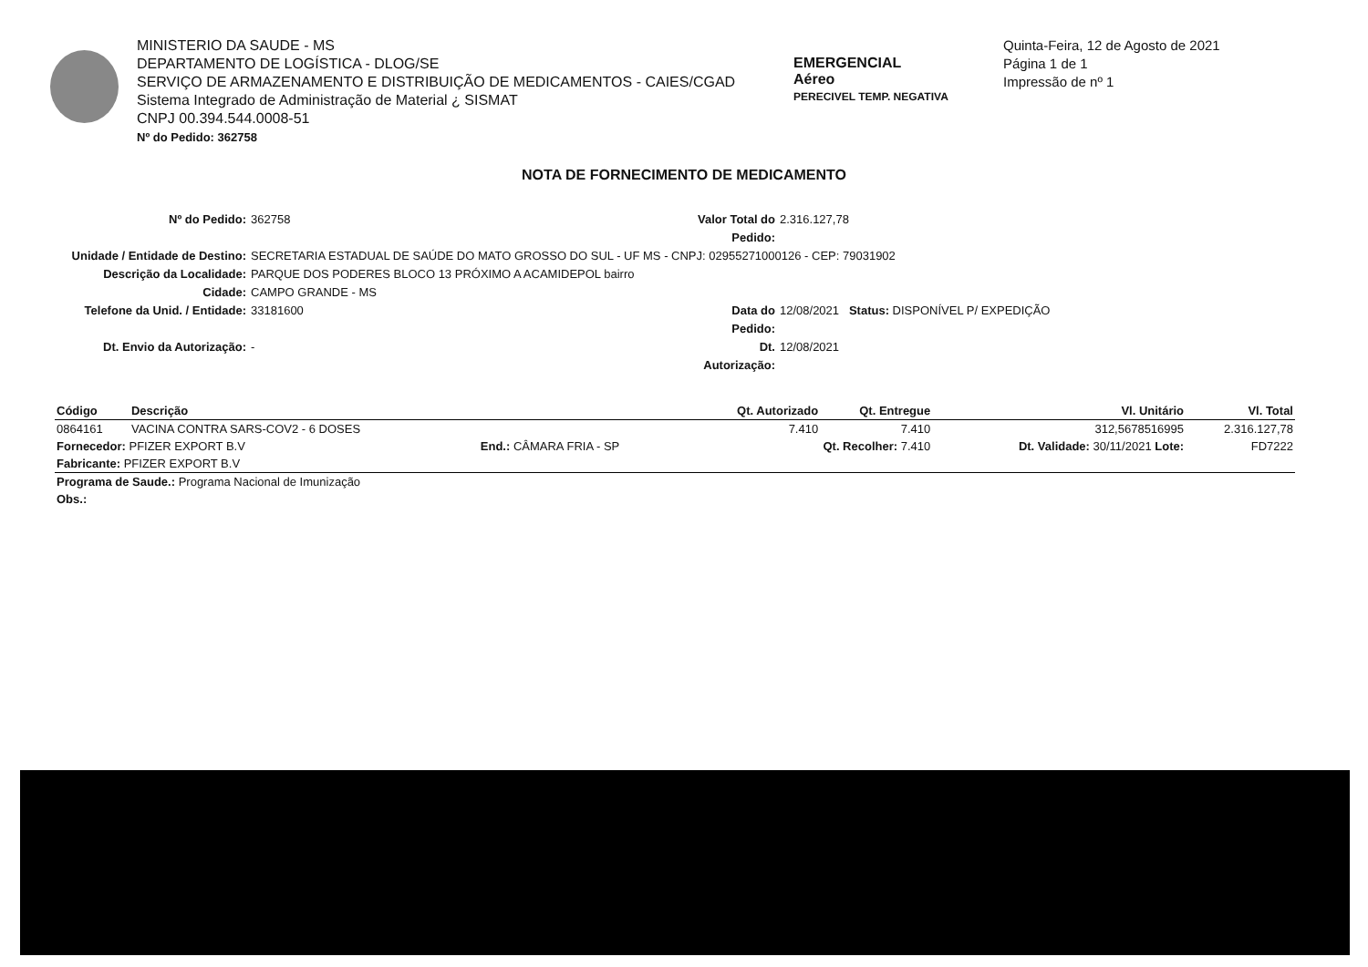MINISTERIO DA SAUDE - MS
DEPARTAMENTO DE LOGÍSTICA - DLOG/SE
SERVIÇO DE ARMAZENAMENTO E DISTRIBUIÇÃO DE MEDICAMENTOS - CAIES/CGAD
Sistema Integrado de Administração de Material ¿ SISMAT
CNPJ 00.394.544.0008-51
Nº do Pedido: 362758
EMERGENCIAL
Aéreo
PERECIVEL TEMP. NEGATIVA
Quinta-Feira, 12 de Agosto de 2021
Página 1 de 1
Impressão de nº 1
NOTA DE FORNECIMENTO DE MEDICAMENTO
Nº do Pedido:
362758
Valor Total do Pedido:
2.316.127,78
Unidade / Entidade de Destino:
SECRETARIA ESTADUAL DE SAÚDE DO MATO GROSSO DO SUL - UF MS - CNPJ: 02955271000126 - CEP: 79031902
Descrição da Localidade:
PARQUE DOS PODERES BLOCO 13 PRÓXIMO A ACAMIDEPOL bairro
Cidade:
CAMPO GRANDE - MS
Telefone da Unid. / Entidade:
33181600
Data do Pedido:
12/08/2021 Status: DISPONÍVEL P/ EXPEDIÇÃO
Dt. Envio da Autorização:
-
Dt. Autorização:
12/08/2021
| Código | Descrição | | Qt. Autorizado | Qt. Entregue | Vl. Unitário | Vl. Total |
| --- | --- | --- | --- | --- | --- | --- |
| 0864161 | VACINA CONTRA SARS-COV2 - 6 DOSES | | 7.410 | 7.410 | 312,5678516995 | 2.316.127,78 |
| Fornecedor: PFIZER EXPORT B.V | | End.: CÂMARA FRIA - SP | Qt. Recolher: 7.410 | | Dt. Validade: 30/11/2021 Lote: | FD7222 |
| Fabricante: PFIZER EXPORT B.V | | | | | | |
| Programa de Saude.: Programa Nacional de Imunização | | | | | | |
| Obs.: | | | | | | |